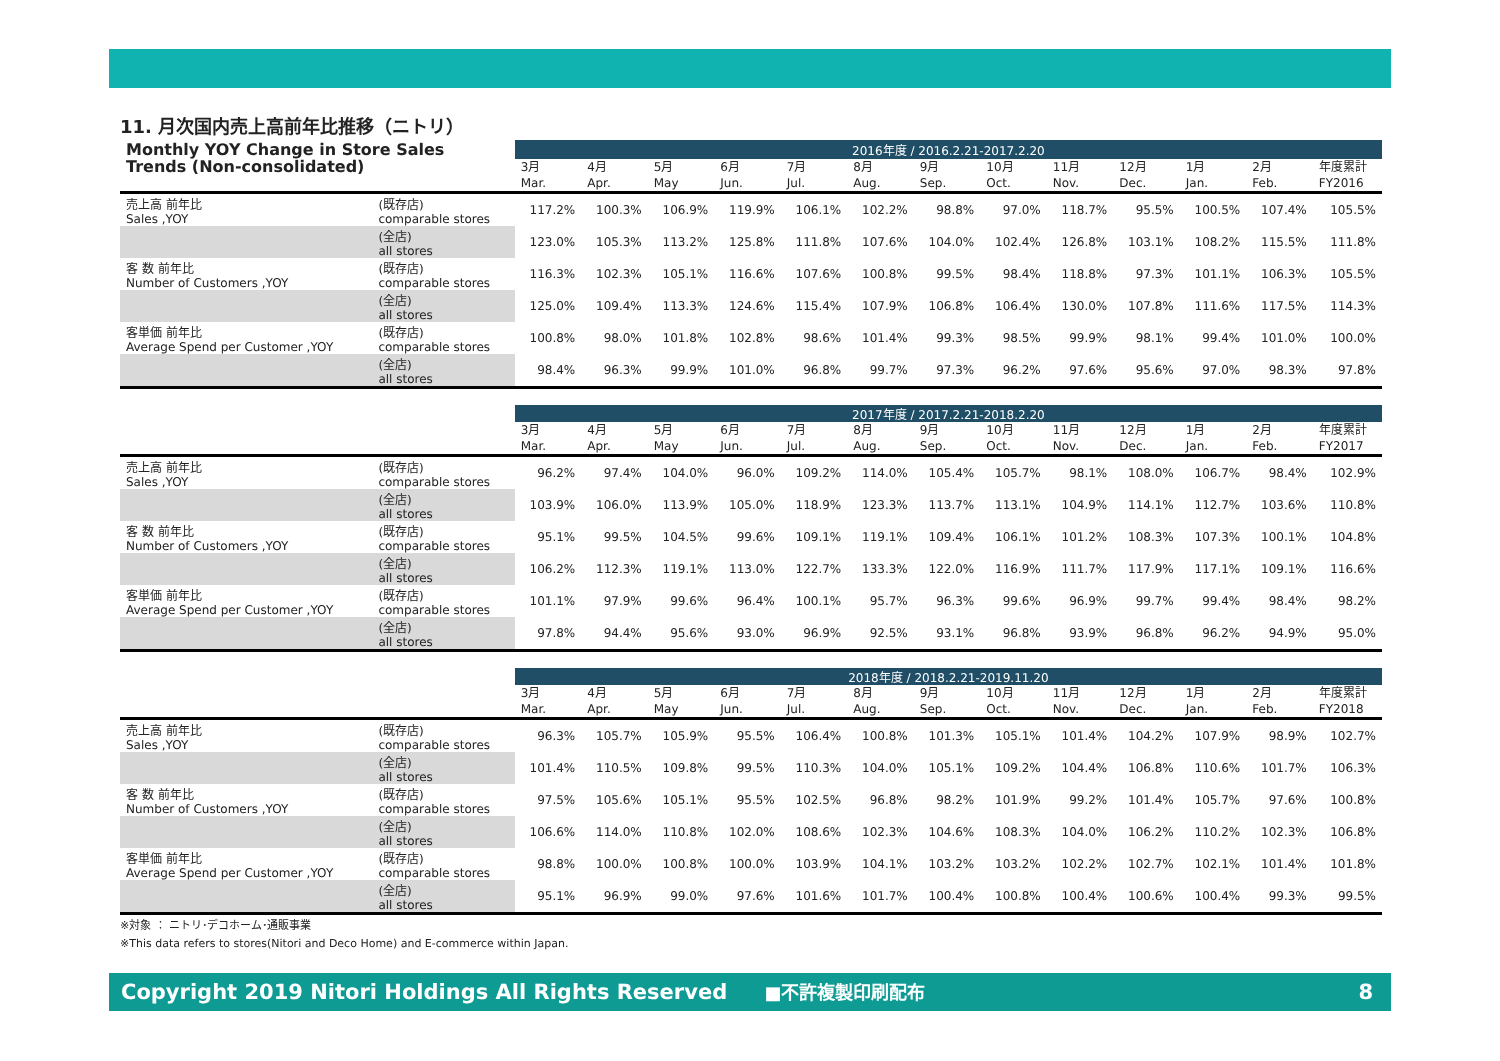11. 月次国内売上高前年比推移（ニトリ）
| Monthly YOY Change in Store Sales | | 2016年度 / 2016.2.21-2017.2.20 | | | | | | | | | | | | |
| Trends (Non-consolidated) | | 3月 Mar. | 4月 Apr. | 5月 May | 6月 Jun. | 7月 Jul. | 8月 Aug. | 9月 Sep. | 10月 Oct. | 11月 Nov. | 12月 Dec. | 1月 Jan. | 2月 Feb. | 年度累計 FY2016 |
| 売上高 前年比 Sales ,YOY | (既存店) comparable stores | 117.2% | 100.3% | 106.9% | 119.9% | 106.1% | 102.2% | 98.8% | 97.0% | 118.7% | 95.5% | 100.5% | 107.4% | 105.5% |
| | (全店) all stores | 123.0% | 105.3% | 113.2% | 125.8% | 111.8% | 107.6% | 104.0% | 102.4% | 126.8% | 103.1% | 108.2% | 115.5% | 111.8% |
| 客 数 前年比 Number of Customers ,YOY | (既存店) comparable stores | 116.3% | 102.3% | 105.1% | 116.6% | 107.6% | 100.8% | 99.5% | 98.4% | 118.8% | 97.3% | 101.1% | 106.3% | 105.5% |
| | (全店) all stores | 125.0% | 109.4% | 113.3% | 124.6% | 115.4% | 107.9% | 106.8% | 106.4% | 130.0% | 107.8% | 111.6% | 117.5% | 114.3% |
| 客単価 前年比 Average Spend per Customer ,YOY | (既存店) comparable stores | 100.8% | 98.0% | 101.8% | 102.8% | 98.6% | 101.4% | 99.3% | 98.5% | 99.9% | 98.1% | 99.4% | 101.0% | 100.0% |
| | (全店) all stores | 98.4% | 96.3% | 99.9% | 101.0% | 96.8% | 99.7% | 97.3% | 96.2% | 97.6% | 95.6% | 97.0% | 98.3% | 97.8% |
| | | 2017年度 / 2017.2.21-2018.2.20 | | | | | | | | | | | | |
| | | 3月 Mar. | 4月 Apr. | 5月 May | 6月 Jun. | 7月 Jul. | 8月 Aug. | 9月 Sep. | 10月 Oct. | 11月 Nov. | 12月 Dec. | 1月 Jan. | 2月 Feb. | 年度累計 FY2017 |
| 売上高 前年比 Sales ,YOY | (既存店) comparable stores | 96.2% | 97.4% | 104.0% | 96.0% | 109.2% | 114.0% | 105.4% | 105.7% | 98.1% | 108.0% | 106.7% | 98.4% | 102.9% |
| | (全店) all stores | 103.9% | 106.0% | 113.9% | 105.0% | 118.9% | 123.3% | 113.7% | 113.1% | 104.9% | 114.1% | 112.7% | 103.6% | 110.8% |
| 客 数 前年比 Number of Customers ,YOY | (既存店) comparable stores | 95.1% | 99.5% | 104.5% | 99.6% | 109.1% | 119.1% | 109.4% | 106.1% | 101.2% | 108.3% | 107.3% | 100.1% | 104.8% |
| | (全店) all stores | 106.2% | 112.3% | 119.1% | 113.0% | 122.7% | 133.3% | 122.0% | 116.9% | 111.7% | 117.9% | 117.1% | 109.1% | 116.6% |
| 客単価 前年比 Average Spend per Customer ,YOY | (既存店) comparable stores | 101.1% | 97.9% | 99.6% | 96.4% | 100.1% | 95.7% | 96.3% | 99.6% | 96.9% | 99.7% | 99.4% | 98.4% | 98.2% |
| | (全店) all stores | 97.8% | 94.4% | 95.6% | 93.0% | 96.9% | 92.5% | 93.1% | 96.8% | 93.9% | 96.8% | 96.2% | 94.9% | 95.0% |
| | | 2018年度 / 2018.2.21-2019.11.20 | | | | | | | | | | | | |
| | | 3月 Mar. | 4月 Apr. | 5月 May | 6月 Jun. | 7月 Jul. | 8月 Aug. | 9月 Sep. | 10月 Oct. | 11月 Nov. | 12月 Dec. | 1月 Jan. | 2月 Feb. | 年度累計 FY2018 |
| 売上高 前年比 Sales ,YOY | (既存店) comparable stores | 96.3% | 105.7% | 105.9% | 95.5% | 106.4% | 100.8% | 101.3% | 105.1% | 101.4% | 104.2% | 107.9% | 98.9% | 102.7% |
| | (全店) all stores | 101.4% | 110.5% | 109.8% | 99.5% | 110.3% | 104.0% | 105.1% | 109.2% | 104.4% | 106.8% | 110.6% | 101.7% | 106.3% |
| 客 数 前年比 Number of Customers ,YOY | (既存店) comparable stores | 97.5% | 105.6% | 105.1% | 95.5% | 102.5% | 96.8% | 98.2% | 101.9% | 99.2% | 101.4% | 105.7% | 97.6% | 100.8% |
| | (全店) all stores | 106.6% | 114.0% | 110.8% | 102.0% | 108.6% | 102.3% | 104.6% | 108.3% | 104.0% | 106.2% | 110.2% | 102.3% | 106.8% |
| 客単価 前年比 Average Spend per Customer ,YOY | (既存店) comparable stores | 98.8% | 100.0% | 100.8% | 100.0% | 103.9% | 104.1% | 103.2% | 103.2% | 102.2% | 102.7% | 102.1% | 101.4% | 101.8% |
| | (全店) all stores | 95.1% | 96.9% | 99.0% | 97.6% | 101.6% | 101.7% | 100.4% | 100.8% | 100.4% | 100.6% | 100.4% | 99.3% | 99.5% |
※対象 ： ニトリ･デコホーム･通販事業
※This data refers to stores(Nitori and Deco Home) and E-commerce within Japan.
Copyright 2019 Nitori Holdings All Rights Reserved ■不許複製印刷配布 8